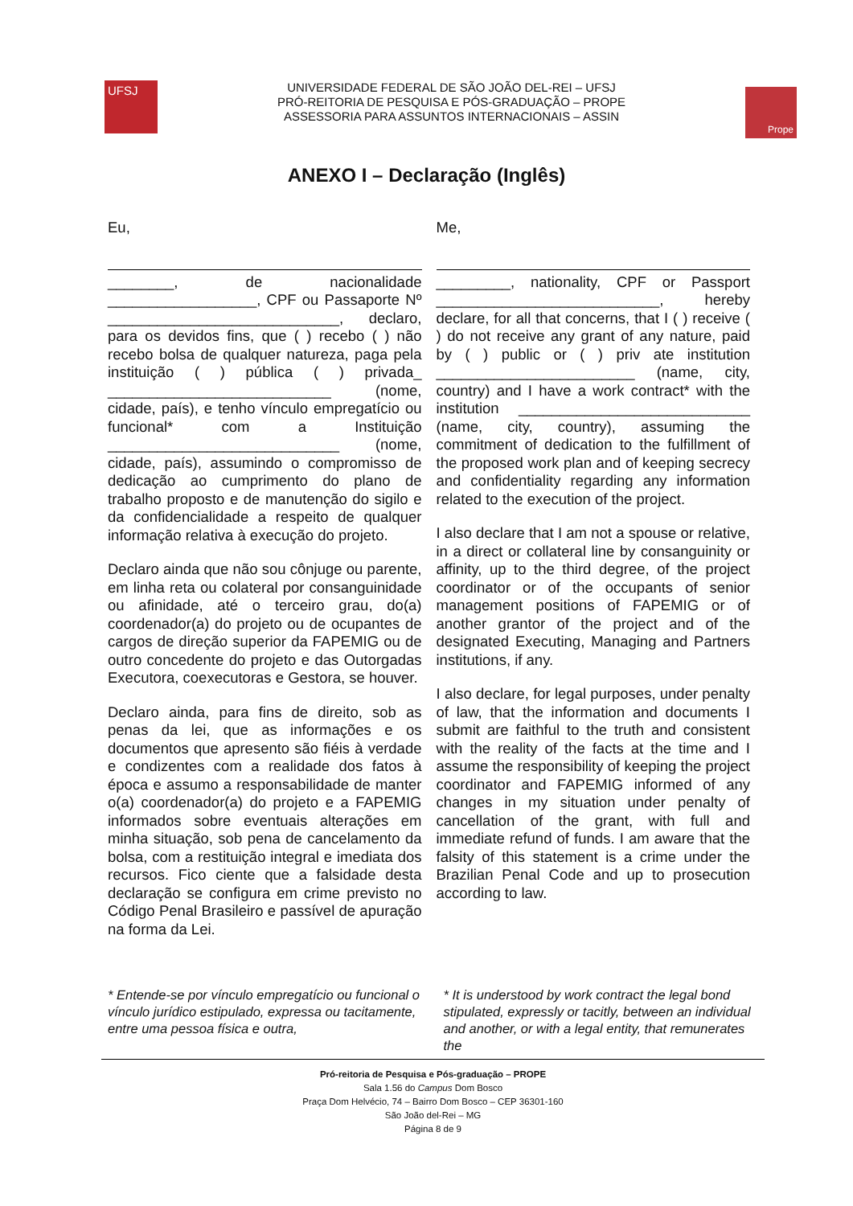UFSJ
UNIVERSIDADE FEDERAL DE SÃO JOÃO DEL-REI – UFSJ
PRÓ-REITORIA DE PESQUISA E PÓS-GRADUAÇÃO – PROPE
ASSESSORIA PARA ASSUNTOS INTERNACIONAIS – ASSIN
Prope
ANEXO I – Declaração (Inglês)
Eu,
________, de nacionalidade __________________, CPF ou Passaporte Nº ____________________________, declaro, para os devidos fins, que ( ) recebo ( ) não recebo bolsa de qualquer natureza, paga pela instituição ( ) pública ( ) privada_ ___________________________ (nome, cidade, país), e tenho vínculo empregatício ou funcional* com a Instituição ____________________________ (nome, cidade, país), assumindo o compromisso de dedicação ao cumprimento do plano de trabalho proposto e de manutenção do sigilo e da confidencialidade a respeito de qualquer informação relativa à execução do projeto.
Declaro ainda que não sou cônjuge ou parente, em linha reta ou colateral por consanguinidade ou afinidade, até o terceiro grau, do(a) coordenador(a) do projeto ou de ocupantes de cargos de direção superior da FAPEMIG ou de outro concedente do projeto e das Outorgadas Executora, coexecutoras e Gestora, se houver.
Declaro ainda, para fins de direito, sob as penas da lei, que as informações e os documentos que apresento são fiéis à verdade e condizentes com a realidade dos fatos à época e assumo a responsabilidade de manter o(a) coordenador(a) do projeto e a FAPEMIG informados sobre eventuais alterações em minha situação, sob pena de cancelamento da bolsa, com a restituição integral e imediata dos recursos. Fico ciente que a falsidade desta declaração se configura em crime previsto no Código Penal Brasileiro e passível de apuração na forma da Lei.
Me,
_________, nationality, CPF or Passport ___________________________, hereby declare, for all that concerns, that I ( ) receive ( ) do not receive any grant of any nature, paid by ( ) public or ( ) priv ate institution ________________________ (name, city, country) and I have a work contract* with the institution ____________________________ (name, city, country), assuming the commitment of dedication to the fulfillment of the proposed work plan and of keeping secrecy and confidentiality regarding any information related to the execution of the project.
I also declare that I am not a spouse or relative, in a direct or collateral line by consanguinity or affinity, up to the third degree, of the project coordinator or of the occupants of senior management positions of FAPEMIG or of another grantor of the project and of the designated Executing, Managing and Partners institutions, if any.
I also declare, for legal purposes, under penalty of law, that the information and documents I submit are faithful to the truth and consistent with the reality of the facts at the time and I assume the responsibility of keeping the project coordinator and FAPEMIG informed of any changes in my situation under penalty of cancellation of the grant, with full and immediate refund of funds. I am aware that the falsity of this statement is a crime under the Brazilian Penal Code and up to prosecution according to law.
* Entende-se por vínculo empregatício ou funcional o vínculo jurídico estipulado, expressa ou tacitamente, entre uma pessoa física e outra,
* It is understood by work contract the legal bond stipulated, expressly or tacitly, between an individual and another, or with a legal entity, that remunerates the
Pró-reitoria de Pesquisa e Pós-graduação – PROPE
Sala 1.56 do Campus Dom Bosco
Praça Dom Helvécio, 74 – Bairro Dom Bosco – CEP 36301-160
São João del-Rei – MG
Página 8 de 9